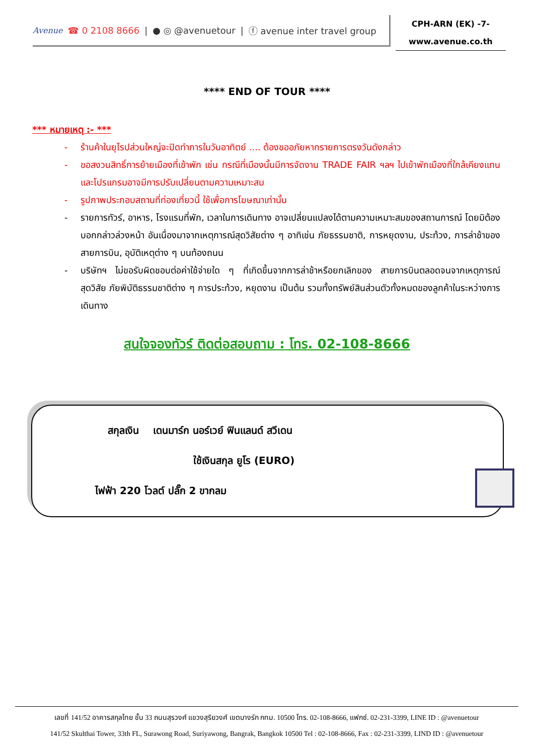Avenue ☎ 0 2108 8666 | ● ◎ @avenuetour | ⓕ avenue inter travel group
CPH-ARN (EK) -7-
www.avenue.co.th
**** END OF TOUR ****
*** หมายเหตุ :- ***
- ร้านค้าในยุโรปส่วนใหญ่จะปิดทำการในวันอาทิตย์ .... ต้องขออภัยหากรายการตรงวันดังกล่าว
- ขอสงวนสิทธิ์การย้ายเมืองที่เข้าพัก เช่น กรณีที่เมืองนั้นมีการจัดงาน TRADE FAIR ฯลฯ ไปเข้าพักเมืองที่ใกล้เคียงแทน และโปรแกรมอาจมีการปรับเปลี่ยนตามความเหมาะสม
- รูปภาพประกอบสถานที่ท่องเที่ยวนี้ ใช้เพื่อการโฆษณาเท่านั้น
- รายการทัวร์, อาหาร, โรงแรมที่พัก, เวลาในการเดินทาง อาจเปลี่ยนแปลงได้ตามความเหมาะสมของสถานการณ์ โดยมิต้องบอกกล่าวล่วงหน้า อันเนื่องมาจากเหตุการณ์สุดวิสัยต่าง ๆ อาทิเช่น ภัยธรรมชาติ, การหยุดงาน, ประท้วง, การล่าช้าของสายการบิน, อุบัติเหตุต่าง ๆ บนท้องถนน
- บริษัทฯ ไม่ขอรับผิดชอบต่อค่าใช้จ่ายใด ๆ ที่เกิดขึ้นจากการล่าช้าหรือยกเลิกของ สายการบินตลอดจนจากเหตุการณ์สุดวิสัย ภัยพิบัติธรรมชาติต่าง ๆ การประท้วง, หยุดงาน เป็นต้น รวมทั้งทรัพย์สินส่วนตัวทั้งหมดของลูกค้าในระหว่างการเดินทาง
สนใจจองทัวร์ ติดต่อสอบถาม : โทร. 02-108-8666
สกุลเงิน เดนมาร์ก นอร์เวย์ ฟินแลนด์ สวีเดน
ใช้เงินสกุล ยูโร (EURO)
ไฟฟ้า 220 โวลต์ ปลั๊ก 2 ขากลม
เลขที่ 141/52 อาคารสกุลไทย ชั้น 33 ถนนสุรวงศ์ แขวงสุริยวงศ์ เขตบางรัก กทม. 10500 โทร. 02-108-8666, แฟกซ์. 02-231-3399, LINE ID : @avenuetour
141/52 Skulthai Tower, 33th FL, Surawong Road, Suriyawong, Bangrak, Bangkok 10500 Tel : 02-108-8666, Fax : 02-231-3399, LIND ID : @avenuetour